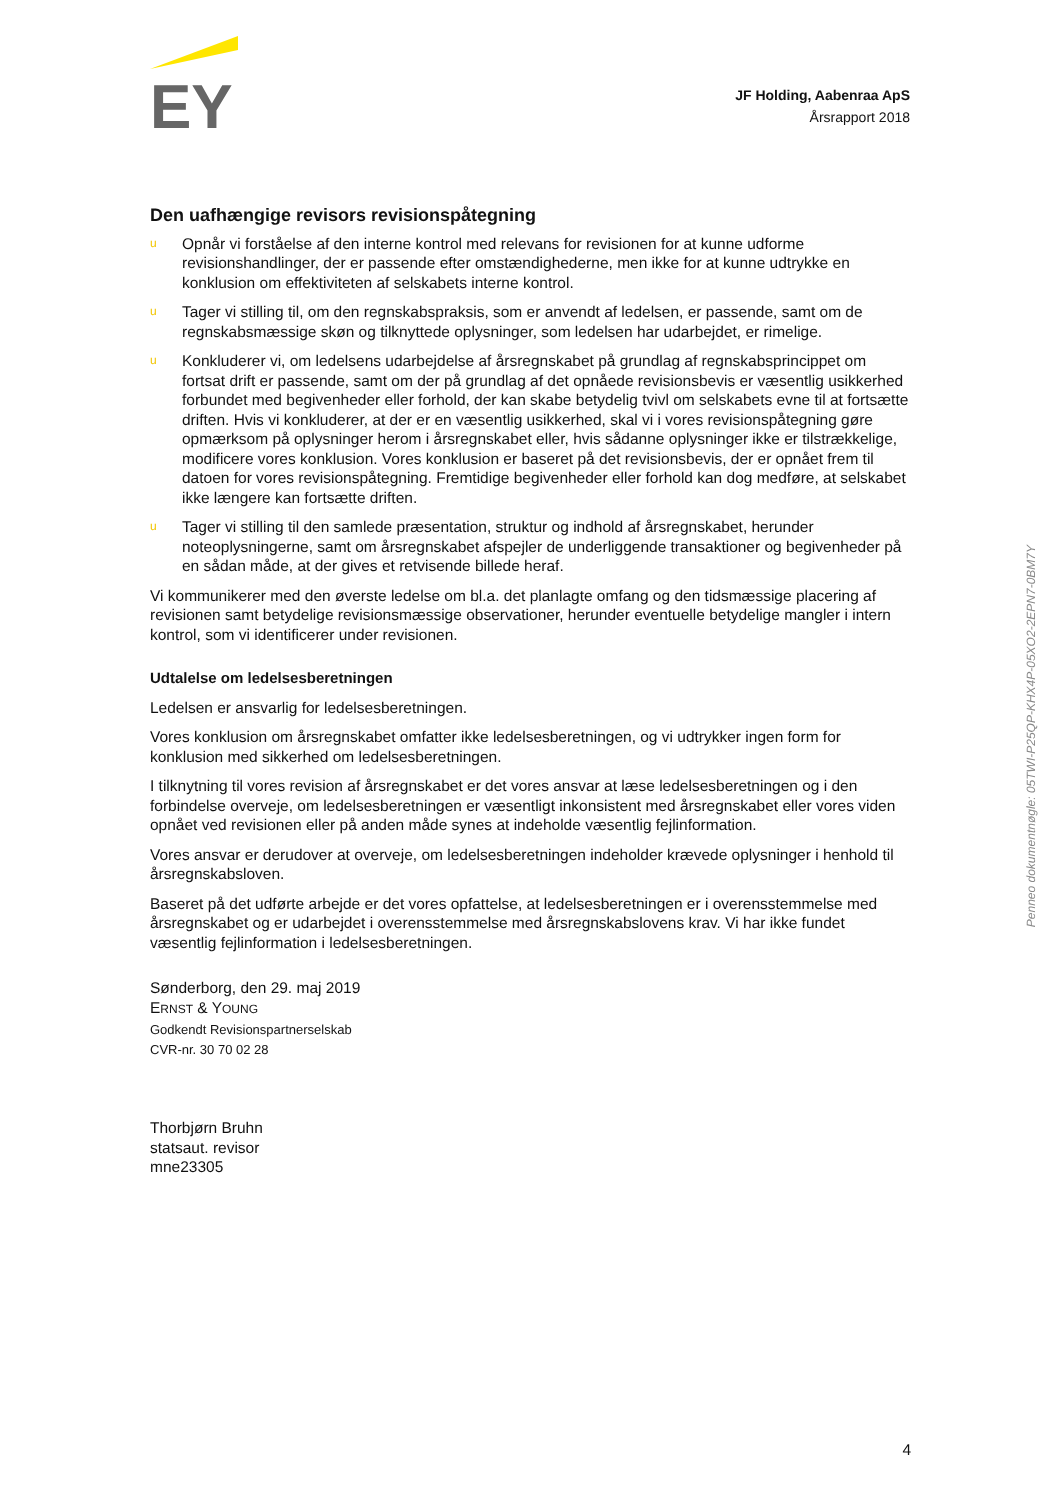EY
JF Holding, Aabenraa ApS
Årsrapport 2018
Den uafhængige revisors revisionspåtegning
u Opnår vi forståelse af den interne kontrol med relevans for revisionen for at kunne udforme revisionshandlinger, der er passende efter omstændighederne, men ikke for at kunne udtrykke en konklusion om effektiviteten af selskabets interne kontrol.
u Tager vi stilling til, om den regnskabspraksis, som er anvendt af ledelsen, er passende, samt om de regnskabsmæssige skøn og tilknyttede oplysninger, som ledelsen har udarbejdet, er rimelige.
u Konkluderer vi, om ledelsens udarbejdelse af årsregnskabet på grundlag af regnskabsprincippet om fortsat drift er passende, samt om der på grundlag af det opnåede revisionsbevis er væsentlig usikkerhed forbundet med begivenheder eller forhold, der kan skabe betydelig tvivl om selskabets evne til at fortsætte driften. Hvis vi konkluderer, at der er en væsentlig usikkerhed, skal vi i vores revisionspåtegning gøre opmærksom på oplysninger herom i årsregnskabet eller, hvis sådanne oplysninger ikke er tilstrækkelige, modificere vores konklusion. Vores konklusion er baseret på det revisionsbevis, der er opnået frem til datoen for vores revisionspåtegning. Fremtidige begivenheder eller forhold kan dog medføre, at selskabet ikke længere kan fortsætte driften.
u Tager vi stilling til den samlede præsentation, struktur og indhold af årsregnskabet, herunder noteoplysningerne, samt om årsregnskabet afspejler de underliggende transaktioner og begivenheder på en sådan måde, at der gives et retvisende billede heraf.
Vi kommunikerer med den øverste ledelse om bl.a. det planlagte omfang og den tidsmæssige placering af revisionen samt betydelige revisionsmæssige observationer, herunder eventuelle betydelige mangler i intern kontrol, som vi identificerer under revisionen.
Udtalelse om ledelsesberetningen
Ledelsen er ansvarlig for ledelsesberetningen.
Vores konklusion om årsregnskabet omfatter ikke ledelsesberetningen, og vi udtrykker ingen form for konklusion med sikkerhed om ledelsesberetningen.
I tilknytning til vores revision af årsregnskabet er det vores ansvar at læse ledelsesberetningen og i den forbindelse overveje, om ledelsesberetningen er væsentligt inkonsistent med årsregnskabet eller vores viden opnået ved revisionen eller på anden måde synes at indeholde væsentlig fejlinformation.
Vores ansvar er derudover at overveje, om ledelsesberetningen indeholder krævede oplysninger i henhold til årsregnskabsloven.
Baseret på det udførte arbejde er det vores opfattelse, at ledelsesberetningen er i overensstemmelse med årsregnskabet og er udarbejdet i overensstemmelse med årsregnskabslovens krav. Vi har ikke fundet væsentlig fejlinformation i ledelsesberetningen.
Sønderborg, den 29. maj 2019
ERNST & YOUNG
Godkendt Revisionspartnerselskab
CVR-nr. 30 70 02 28
Thorbjørn Bruhn
statsaut. revisor
mne23305
Penneo dokumentnøgle: 05TWI-P25QP-KHX4P-05XO2-2EPN7-0BM7Y
4